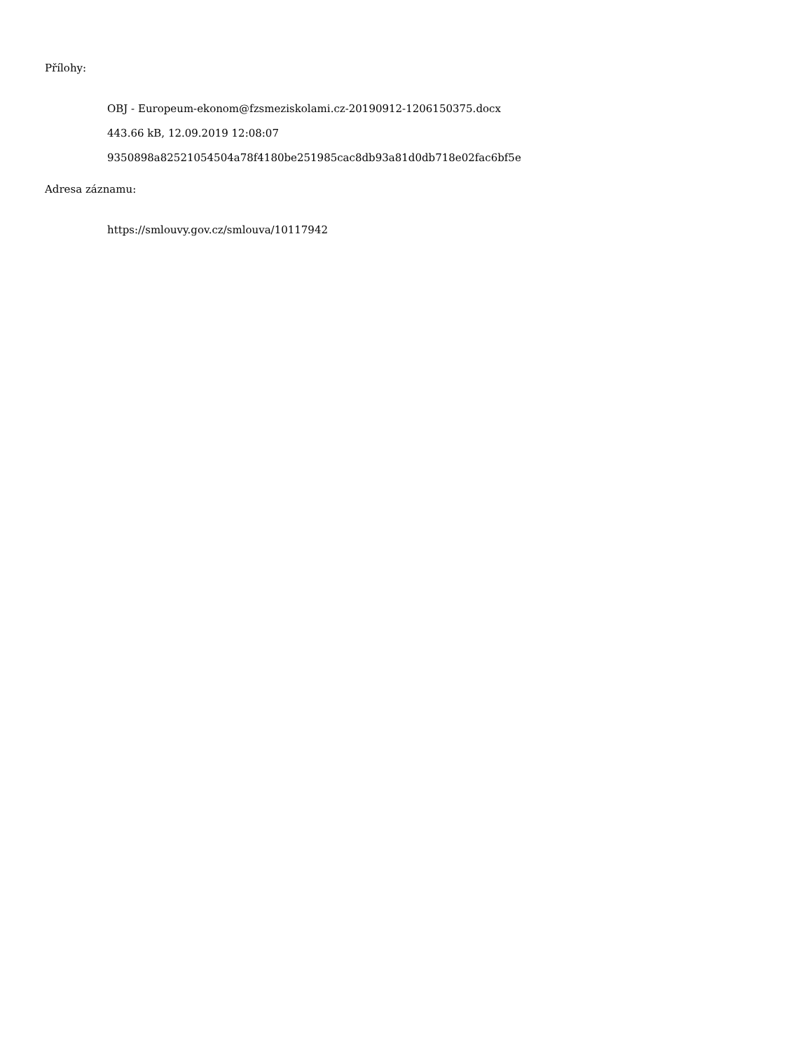Přílohy:
OBJ - Europeum-ekonom@fzsmeziskolami.cz-20190912-1206150375.docx
443.66 kB, 12.09.2019 12:08:07
9350898a82521054504a78f4180be251985cac8db93a81d0db718e02fac6bf5e
Adresa záznamu:
https://smlouvy.gov.cz/smlouva/10117942